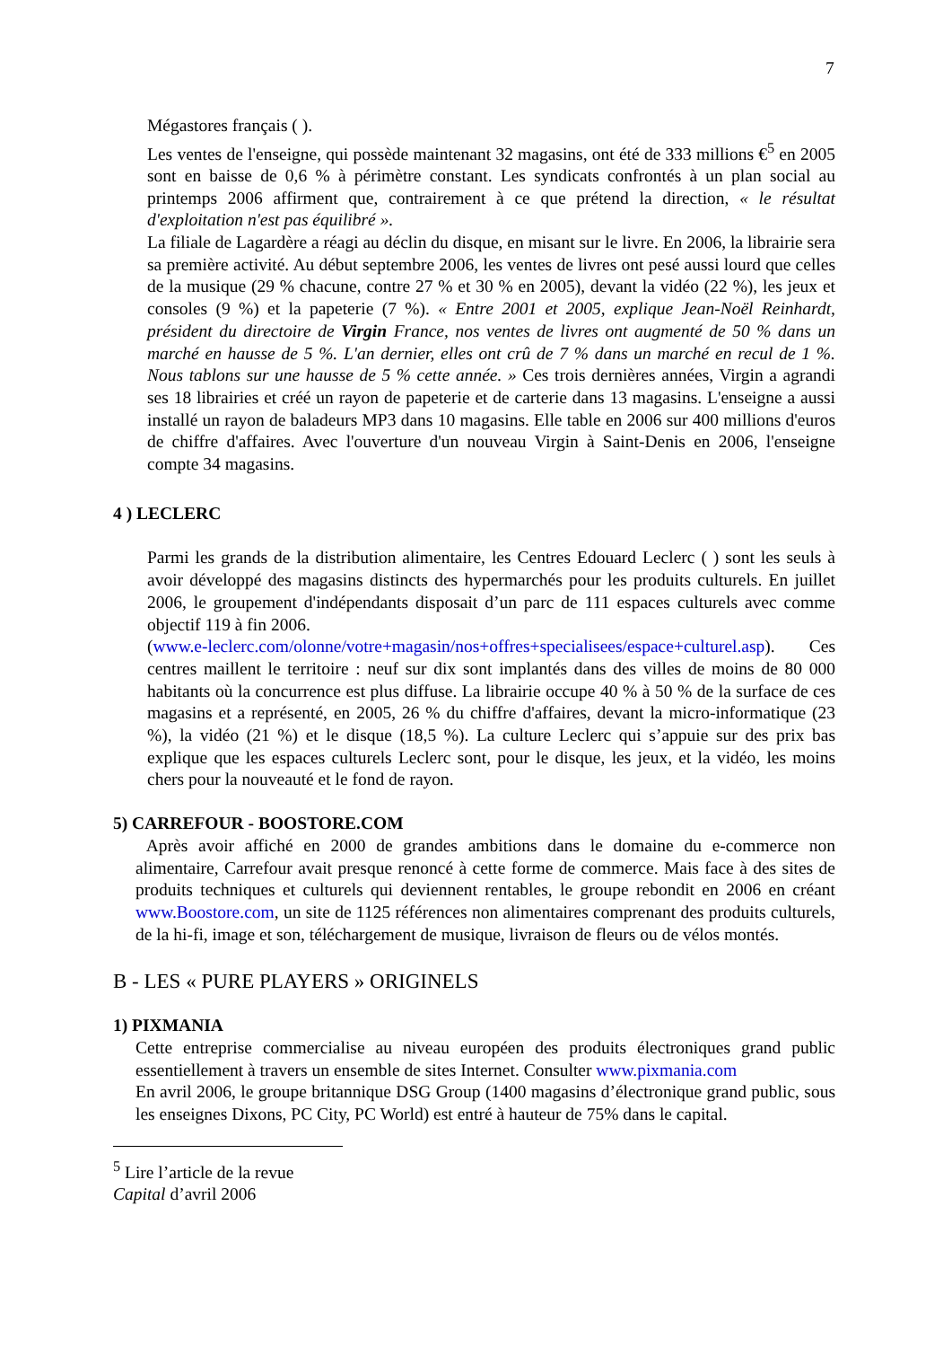7
Mégastores français ( ).
Les ventes de l'enseigne, qui possède maintenant 32 magasins, ont été de 333 millions €<sup>5</sup> en 2005 sont en baisse de 0,6 % à périmètre constant. Les syndicats confrontés à un plan social au printemps 2006 affirment que, contrairement à ce que prétend la direction, « le résultat d'exploitation n'est pas équilibré ».
La filiale de Lagardère a réagi au déclin du disque, en misant sur le livre. En 2006, la librairie sera sa première activité. Au début septembre 2006, les ventes de livres ont pesé aussi lourd que celles de la musique (29 % chacune, contre 27 % et 30 % en 2005), devant la vidéo (22 %), les jeux et consoles (9 %) et la papeterie (7 %). « Entre 2001 et 2005, explique Jean-Noël Reinhardt, président du directoire de Virgin France, nos ventes de livres ont augmenté de 50 % dans un marché en hausse de 5 %. L'an dernier, elles ont crû de 7 % dans un marché en recul de 1 %. Nous tablons sur une hausse de 5 % cette année. » Ces trois dernières années, Virgin a agrandi ses 18 librairies et créé un rayon de papeterie et de carterie dans 13 magasins. L'enseigne a aussi installé un rayon de baladeurs MP3 dans 10 magasins. Elle table en 2006 sur 400 millions d'euros de chiffre d'affaires. Avec l'ouverture d'un nouveau Virgin à Saint-Denis en 2006, l'enseigne compte 34 magasins.
4 ) LECLERC
Parmi les grands de la distribution alimentaire, les Centres Edouard Leclerc ( ) sont les seuls à avoir développé des magasins distincts des hypermarchés pour les produits culturels. En juillet 2006, le groupement d'indépendants disposait d’un parc de 111 espaces culturels avec comme objectif 119 à fin 2006.
(www.e-leclerc.com/olonne/votre+magasin/nos+offres+specialisees/espace+culturel.asp). Ces centres maillent le territoire : neuf sur dix sont implantés dans des villes de moins de 80 000 habitants où la concurrence est plus diffuse. La librairie occupe 40 % à 50 % de la surface de ces magasins et a représenté, en 2005, 26 % du chiffre d'affaires, devant la micro-informatique (23 %), la vidéo (21 %) et le disque (18,5 %). La culture Leclerc qui s’appuie sur des prix bas explique que les espaces culturels Leclerc sont, pour le disque, les jeux, et la vidéo, les moins chers pour la nouveauté et le fond de rayon.
5) CARREFOUR - BOOSTORE.COM
Après avoir affiché en 2000 de grandes ambitions dans le domaine du e-commerce non alimentaire, Carrefour avait presque renoncé à cette forme de commerce. Mais face à des sites de produits techniques et culturels qui deviennent rentables, le groupe rebondit en 2006 en créant www.Boostore.com, un site de 1125 références non alimentaires comprenant des produits culturels, de la hi-fi, image et son, téléchargement de musique, livraison de fleurs ou de vélos montés.
B - LES « PURE PLAYERS » ORIGINELS
1) PIXMANIA
Cette entreprise commercialise au niveau européen des produits électroniques grand public essentiellement à travers un ensemble de sites Internet. Consulter www.pixmania.com
En avril 2006, le groupe britannique DSG Group (1400 magasins d’électronique grand public, sous les enseignes Dixons, PC City, PC World) est entré à hauteur de 75% dans le capital.
<sup>5</sup> Lire l’article de la revue Capital d’avril 2006